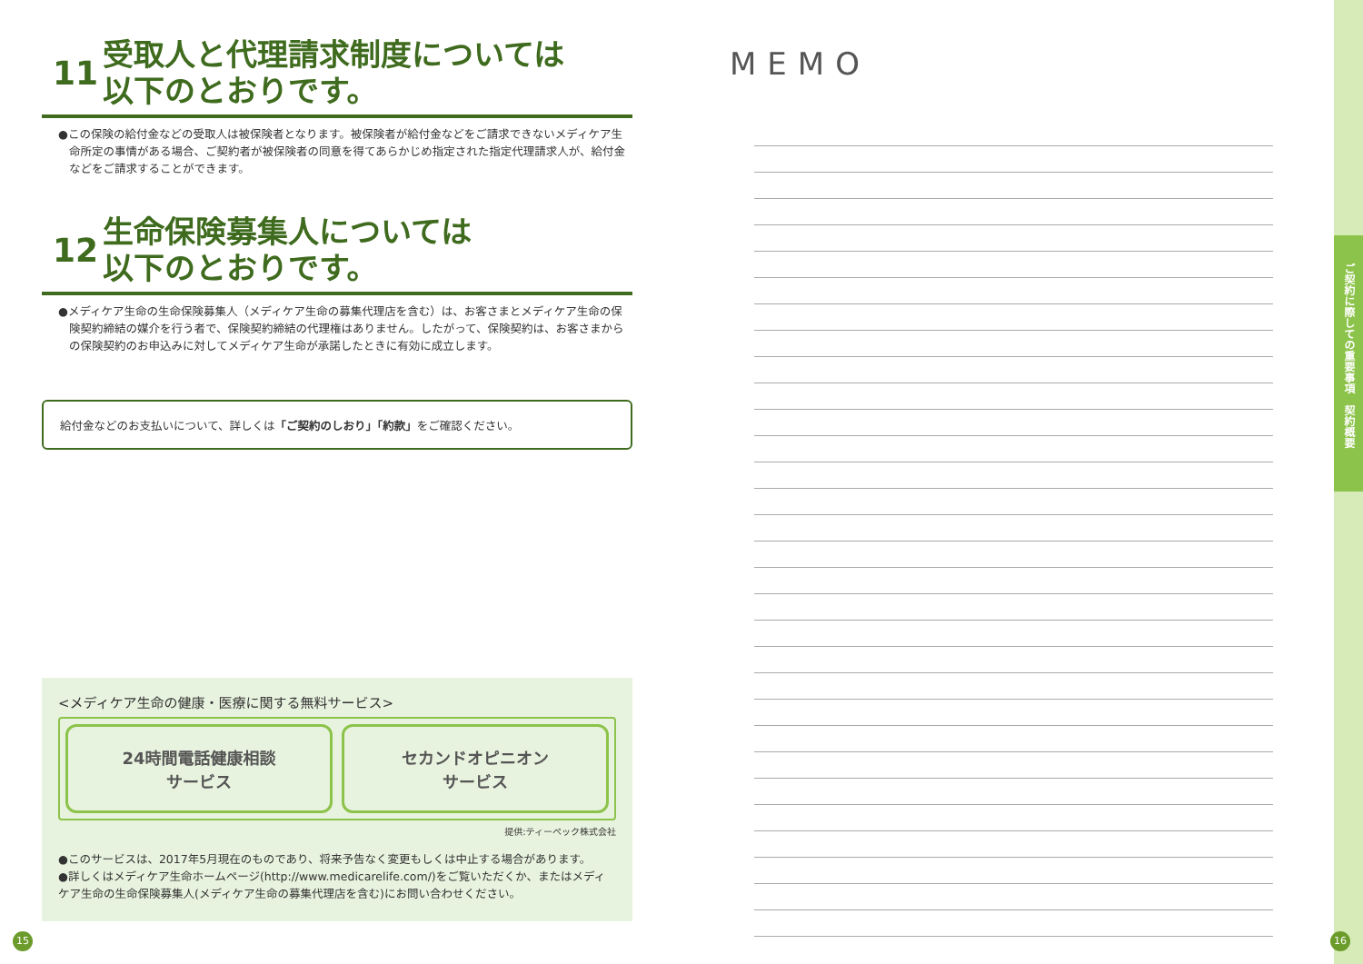11
受取人と代理請求制度については
以下のとおりです。
●この保険の給付金などの受取人は被保険者となります。被保険者が給付金などをご請求できないメディケア生命所定の事情がある場合、ご契約者が被保険者の同意を得てあらかじめ指定された指定代理請求人が、給付金などをご請求することができます。
12
生命保険募集人については
以下のとおりです。
●メディケア生命の生命保険募集人（メディケア生命の募集代理店を含む）は、お客さまとメディケア生命の保険契約締結の媒介を行う者で、保険契約締結の代理権はありません。したがって、保険契約は、お客さまからの保険契約のお申込みに対してメディケア生命が承諾したときに有効に成立します。
給付金などのお支払いについて、詳しくは「ご契約のしおり」「約款」をご確認ください。
<メディケア生命の健康・医療に関する無料サービス>
24時間電話健康相談
サービス
セカンドオピニオン
サービス
提供:ティーペック株式会社
●このサービスは、2017年5月現在のものであり、将来予告なく変更もしくは中止する場合があります。
●詳しくはメディケア生命ホームページ(http://www.medicarelife.com/)をご覧いただくか、またはメディケア生命の生命保険募集人(メディケア生命の募集代理店を含む)にお問い合わせください。
15
MEMO
ご契約に際しての重要事項　契約概要
16